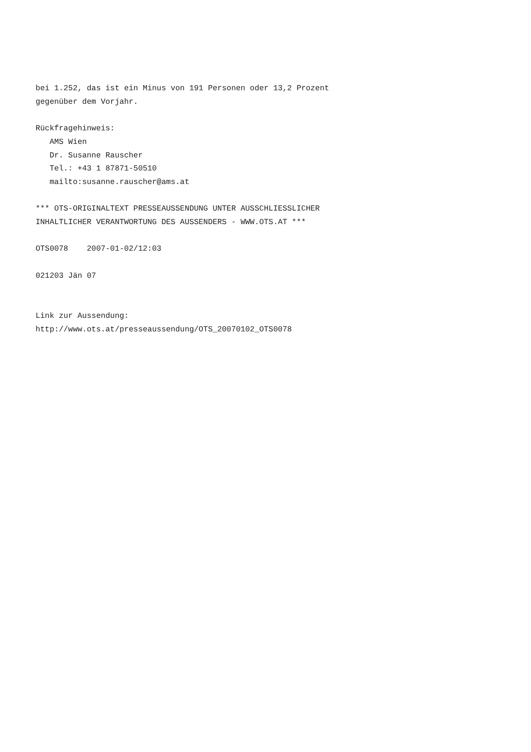bei 1.252, das ist ein Minus von 191 Personen oder 13,2 Prozent
gegenüber dem Vorjahr.

Rückfragehinweis:
   AMS Wien
   Dr. Susanne Rauscher
   Tel.: +43 1 87871-50510
   mailto:susanne.rauscher@ams.at

*** OTS-ORIGINALTEXT PRESSEAUSSENDUNG UNTER AUSSCHLIESSLICHER
INHALTLICHER VERANTWORTUNG DES AUSSENDERS - WWW.OTS.AT ***

OTS0078    2007-01-02/12:03

021203 Jän 07


Link zur Aussendung:
http://www.ots.at/presseaussendung/OTS_20070102_OTS0078